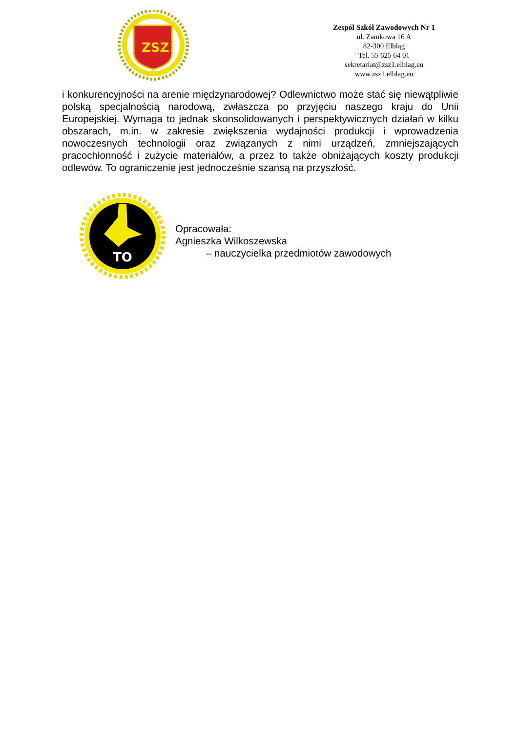ZSZ
Zespół Szkół Zawodowych Nr 1
ul. Zamkowa 16 A
82-300 Elbląg
Tel. 55 625 64 01
sekretariat@zsz1.elblag.eu
www.zsz1.elblag.eu
i konkurencyjności na arenie międzynarodowej? Odlewnictwo może stać się niewątpliwie polską specjalnością narodową, zwłaszcza po przyjęciu naszego kraju do Unii Europejskiej. Wymaga to jednak skonsolidowanych i perspektywicznych działań w kilku obszarach, m.in. w zakresie zwiększenia wydajności produkcji i wprowadzenia nowoczesnych technologii oraz związanych z nimi urządzeń, zmniejszających pracochłonność i zużycie materiałów, a przez to także obniżających koszty produkcji odlewów. To ograniczenie jest jednocześnie szansą na przyszłość.
TO
Opracowała:
Agnieszka Wilkoszewska
– nauczycielka przedmiotów zawodowych